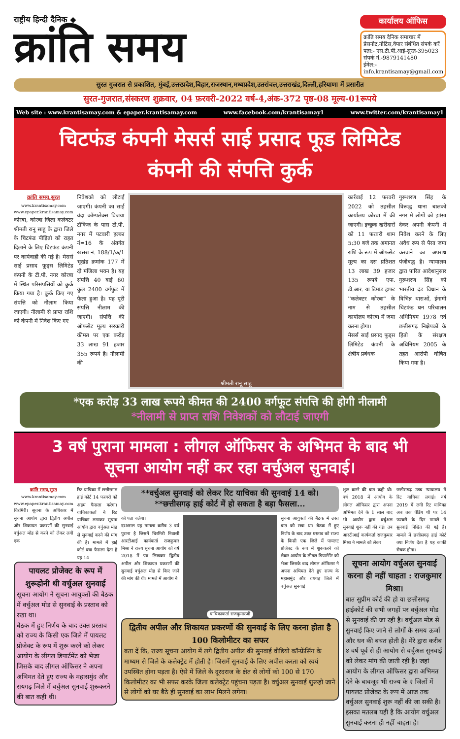राष्ट्रीय हिन्दी दैनिक ◆
क्रांति समय
कार्यालय ऑफिस
क्रांति समय दैनिक समाचार में प्रेसनोट,नोटिस,वेपार संबंधित संपर्क करें
पता:- एस.टी.पी.आई-सुरत-395023
संपर्क नं.-9879141480
ईमेल:-info.krantisamay@gmail.com
सुरत गुजरात से प्रकाशित, मुंबई,उत्तरप्रदेश,बिहार,राजस्थान,मध्यप्रदेश,उतरांचल,उत्तराखंड,दिल्ली,हरियाणा में प्रसारीत
सुरत-गुजरात,संस्करण शुक्रवार, 04 फ़रवरी-2022 वर्ष-4,अंक-372 पृष्ठ-08 मूल्य-01रूपये
Web site : www.krantisamay.com & epaper.krantisamay.com www.facebook.com/krantisamay1 www.twitter.com/krantisamay1
चिटफंड कंपनी मेसर्स साई प्रसाद फूड लिमिटेड
कंपनी की संपत्ति कुर्क
क्रांति समय,सुरत
www.krantisamay.com
www.epaper.krantisamay.com
कोरबा, कोरबा जिला कलेक्टर श्रीमती रानू साहू के द्वारा जिले के चिटफंड पीड़ितो को राहत दिलाने के लिए चिटफंड कंपनी पर कार्यवाही की गई है। मेसर्स साई प्रसाद फूड्स लिमिटेड कंपनी के टी.पी. नगर कोरबा में स्थित परिसंपत्तियों को कुर्क किया गया है। कुर्क किए गए संपत्ति को नीलाम किया जाएगी। नीलामी से प्राप्त राशि को कंपनी में निवेश किए गए
निवेशको को लौटाई जाएगी। कंपनी का साई वंदा कॉम्पलेक्स विजया टॉकिज के पास टी.पी. नगर में पटवारी हल्का नं=16 के अंतर्गत खसरा नं. 188/1/क/1 भूखंड क्रमांक 177 में दो मंजिला भवन है। यह संपत्ति 40 बाई 60 कुल 2400 वर्गफुट में फैला हुआ है। यह पूरी संपत्ति नीलाम की जाएगी। संपत्ति की ऑफसेट मूल्य सरकारी कीमत पर एक करोड़ 33 लाख 91 हजार 355 रूपये है। नीलामी की
श्रीमती रानू साहू
कार्रवाई 12 फरवरी 2022 को तहसील कार्यालय कोरबा में की जाएगी। इच्छुक खरीदारों को 11 फरवरी शाम 5:30 बजे तक अमानत राशि के रूप में ऑफसेट मूल्य का दस प्रतिशत 13 लाख 39 हजार 135 रूपये एफ. डी.आर. या डिमांड ड्राफ्ट ''कलेक्टर कोरबा'' के नाम से तहसील कार्यालय कोरबा में जमा करना होगा।
मेसर्स साई प्रसाद फूड्स लिमिटेड कंपनी के क्षेत्रीय प्रबंधक
गुरूशरण सिंह के विरूद्ध थाना बालको नगर मे लोगों को झांसा देकर अपनी कंपनी में निवेश करने के लिए अवैध रूप से पैसा जमा करवाने का अपराध पंजीबद्ध है। न्यायालय द्वारा पारित आदेशानुसार गुरूशरण सिंह को भारतीय दंड विधान के विभिन्न धाराओं, ईनामी चिटफंड धन परिचालन अधिनियम 1978 एवं छत्तीसगढ़ निक्षेपकों के हितो के संरक्षण अधिनियम 2005 के तहत आरोपी घोषित किया गया है।
*एक करोड़ 33 लाख रूपये कीमत की 2400 वर्गफूट संपत्ति की होगी नीलामी
*नीलामी से प्राप्त राशि निवेशकों को लौटाई जाएगी
3 वर्ष पुराना मामला : लीगल ऑफिसर के अभिमत के बाद भी
सूचना आयोग नहीं कर रहा वर्चुअल सुनवाई।
क्रांति समय,सुरत
www.krantisamay.com
www.epaper.krantisamay.com
चिरमिरी। सूचना के अधिकार में सूचना आयोग द्वारा द्वितीय अपील और शिकायत प्रकरणों की सुनवाई वर्चुअल मोड से करने को लेकर लगी एक
रिट याचिका में छत्तीसगढ़ हाई कोर्ट 14 फरवरी को अहम फैसला करेगा। याचिकाकर्ता ने रिट याचिका लगाकर सूचना आयोग द्वारा वर्चुअल मोड से सुनवाई करने की मांग की है। मामले में हाई कोर्ट क्या फैसला देता है यह 14
पायलट प्रोजेक्ट के रूप में शुरूहोनी थी वर्चुअल सुनवाई
सूचना आयोग ने सूचना आयुक्तों की बैठक में वर्चुअल मोड से सुनवाई के प्रस्ताव को रखा था।
बैठक में हुए निर्णय के बाद उक्त प्रस्ताव को राज्य के किसी एक जिले में पायलट प्रोजेक्ट के रूप में शुरू करने को लेकर आयोग के लीगल डिपार्टमेंट को भेजा जिसके बाद लीगल ऑफिसर ने अपना अभिमत देते हुए राज्य के महासमुंद और रायगढ़ जिले में वर्चुअल सुनवाई शुरूकरने की बात कही थी।
**वर्चुअल सुनवाई को लेकर रिट याचिका की सुनवाई 14 को।
**छत्तीसगढ़ हाई कोर्ट में हो सकता है बड़ा फैसला...
को पता चलेगा।
दरअसल यह मामला करीब 3 वर्ष पुराना है जिसमें चिरमिरी निवासी आरटीआई कार्यकर्ता राजकुमार मिश्रा ने राज्य सूचना आयोग को वर्ष 2018 में पत्र लिखकर द्वितीय अपील और शिकायत प्रकरणों की सुनवाई वर्चुअल मोड से किए जाने की मांग की थी। मामले में आयोग ने
याचिकाकर्ता राजकुमारजी
सूचना आयुक्तों की बैठक में उक्त बात को रखा था। बैठक में हुए निर्णय के बाद उक्त प्रस्ताव को राज्य के किसी एक जिले में पायलट प्रोजेक्ट के रूप में शुरूकरने को लेकर आयोग के लीगल डिपार्टमेंट को भेजा जिसके बाद लीगल ऑफिसर ने अपना अभिमत देते हुए राज्य के महासमुंद और रायगढ़ जिले में वर्चुअल सुनवाई
द्वितीय अपील और शिकायत प्रकरणों की सुनवाई के लिए करना होता है 100 किलोमीटर का सफर
बता दें कि, राज्य सूचना आयोग में लगे द्वितीय अपील की सुनवाई वीडियो कॉन्फ्रेंसिंग के माध्यम से जिले के कलेक्ट्रेट में होती है। जिसमें सुनवाई के लिए अपील करता को स्वयं उपस्थित होना पड़ता है। ऐसे में जिले के दूरदराज के क्षेत से लोगों को 100 से 170 किलोमीटर का भी सफर करके जिला कलेक्ट्रेट पहुंचना पड़ता है। वर्चुअल सुनवाई शुरूहो जाने से लोगों को घर बैठे ही सुनवाई का लाभ मिलने लगेगा।
शुरू करने की बात कही थी। वर्ष 2018 में आयोग के लीगल ऑफिसर द्वारा अपना अभिमत देने के 1 साल बाद भी आयोग द्वारा वर्चुअल सुनवाई शुरू नहीं की गई। तब आरटीआई कार्यकर्ता राजकुमार मिश्रा ने मामले को लेकर
छत्तीसगढ़ उच्च न्यायालय में रिट याचिका लगाई। वर्ष 2019 में लगी रिट याचिका अब तक पेंडिंग थी पर 14 फरवरी के दिन मामले में सुनवाई निश्चित की गई है। मामले में छत्तीसगढ़ हाई कोर्ट क्या निर्णय देता है यह काफी रोचक होगा।
सूचना आयोग वर्चुअल सुनवाई करना ही नहीं चाहता : राजकुमार मिश्रा।
बात सुप्रीम कोर्ट की हो या छत्तीसगढ़ हाईकोर्ट की सभी जगहों पर वर्चुअल मोड से सुनवाई की जा रही है। वर्चुअल मोड से सुनवाई किए जाने से लोगों के समय ऊर्जा और धन की बचत होती है। मेरे द्वारा करीब ४ वर्ष पूर्व से ही आयोग से वर्चुअल सुनवाई को लेकर मांग की जाती रही है। जहां आयोग के लीगल ऑफिसर द्वारा अभिमत देने के बावजूद भी राज्य के २ जिलों में पायलट प्रोजेक्ट के रूप में आज तक वर्चुअल सुनवाई शुरू नहीं की जा सकी है। इसका मतलब यही है कि आयोग वर्चुअल सुनवाई करना ही नहीं चाहता है।